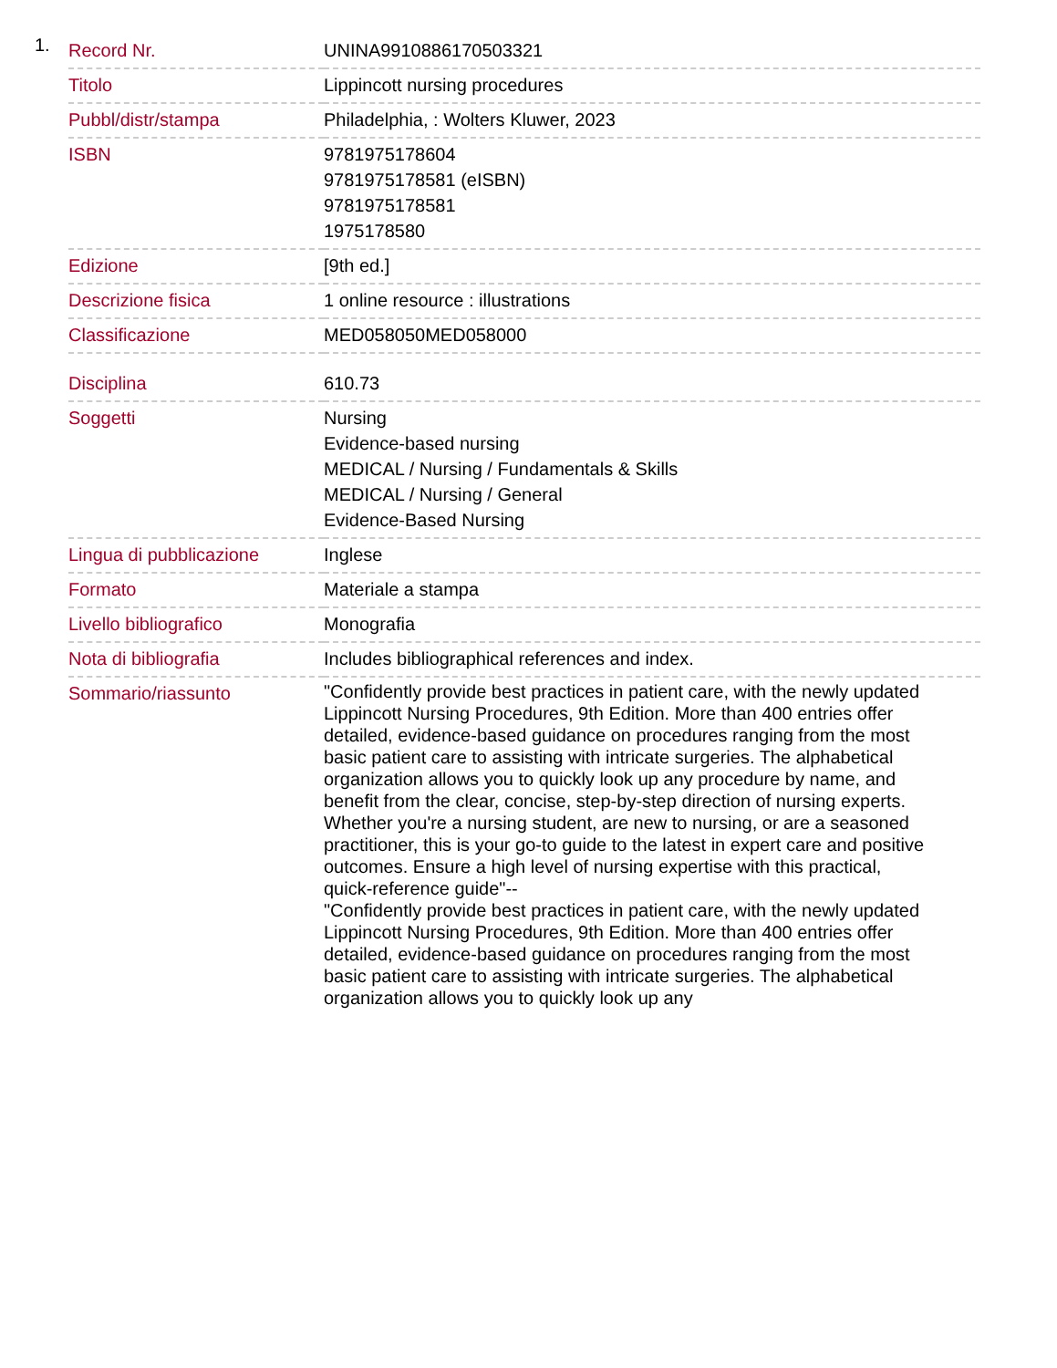1.
| Record Nr. | UNINA9910886170503321 |
| Titolo | Lippincott nursing procedures |
| Pubbl/distr/stampa | Philadelphia, : Wolters Kluwer, 2023 |
| ISBN | 9781975178604 9781975178581 (eISBN) 9781975178581 1975178580 |
| Edizione | [9th ed.] |
| Descrizione fisica | 1 online resource : illustrations |
| Classificazione | MED058050MED058000 |
| Disciplina | 610.73 |
| Soggetti | Nursing Evidence-based nursing MEDICAL / Nursing / Fundamentals & Skills MEDICAL / Nursing / General Evidence-Based Nursing |
| Lingua di pubblicazione | Inglese |
| Formato | Materiale a stampa |
| Livello bibliografico | Monografia |
| Nota di bibliografia | Includes bibliographical references and index. |
| Sommario/riassunto | "Confidently provide best practices in patient care, with the newly updated Lippincott Nursing Procedures, 9th Edition. More than 400 entries offer detailed, evidence-based guidance on procedures ranging from the most basic patient care to assisting with intricate surgeries. The alphabetical organization allows you to quickly look up any procedure by name, and benefit from the clear, concise, step-by-step direction of nursing experts. Whether you're a nursing student, are new to nursing, or are a seasoned practitioner, this is your go-to guide to the latest in expert care and positive outcomes. Ensure a high level of nursing expertise with this practical, quick-reference guide"-- "Confidently provide best practices in patient care, with the newly updated Lippincott Nursing Procedures, 9th Edition. More than 400 entries offer detailed, evidence-based guidance on procedures ranging from the most basic patient care to assisting with intricate surgeries. The alphabetical organization allows you to quickly look up any |